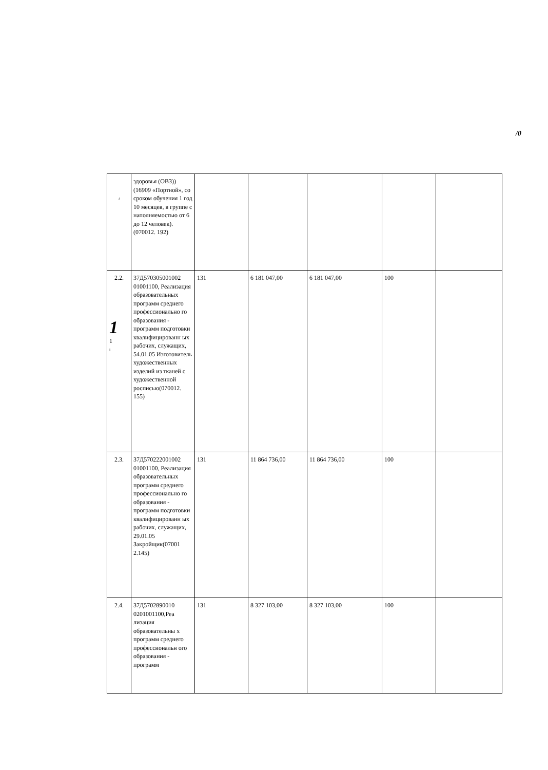/0
| i | здоровья (ОВЗ)) (16909 «Портной», со сроком обучения 1 год 10 месяцев, в группе с наполняемостью от 6 до 12 человек).(070012. 192) | | | | | |
| 2.2. 1 1 i | 37Д570305001002 01001100, Реализация образовательных программ среднего профессионально го образования - программ подготовки квалифицированн ых рабочих, служащих, 54.01.05 Изготовитель художественных изделий из тканей с художественной росписью(070012. 155) | 131 | 6 181 047,00 | 6 181 047,00 | 100 | |
| 2.3. | 37Д570222001002 01001100, Реализация образовательных программ среднего профессионально го образования - программ подготовки квалифицированн ых рабочих, служащих, 29.01.05 Закройщик(07001 2.145) | 131 | 11 864 736,00 | 11 864 736,00 | 100 | |
| 2.4. | 37Д5702890010 0201001100,Реа лизация образовательны х программ среднего профессиональн ого образования - программ | 131 | 8 327 103,00 | 8 327 103,00 | 100 | |